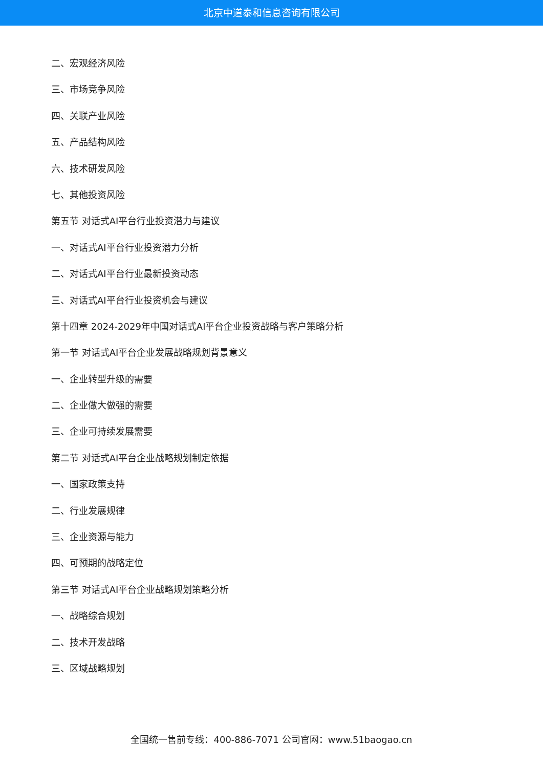北京中道泰和信息咨询有限公司
二、宏观经济风险
三、市场竞争风险
四、关联产业风险
五、产品结构风险
六、技术研发风险
七、其他投资风险
第五节 对话式AI平台行业投资潜力与建议
一、对话式AI平台行业投资潜力分析
二、对话式AI平台行业最新投资动态
三、对话式AI平台行业投资机会与建议
第十四章 2024-2029年中国对话式AI平台企业投资战略与客户策略分析
第一节 对话式AI平台企业发展战略规划背景意义
一、企业转型升级的需要
二、企业做大做强的需要
三、企业可持续发展需要
第二节 对话式AI平台企业战略规划制定依据
一、国家政策支持
二、行业发展规律
三、企业资源与能力
四、可预期的战略定位
第三节 对话式AI平台企业战略规划策略分析
一、战略综合规划
二、技术开发战略
三、区域战略规划
全国统一售前专线：400-886-7071 公司官网：www.51baogao.cn